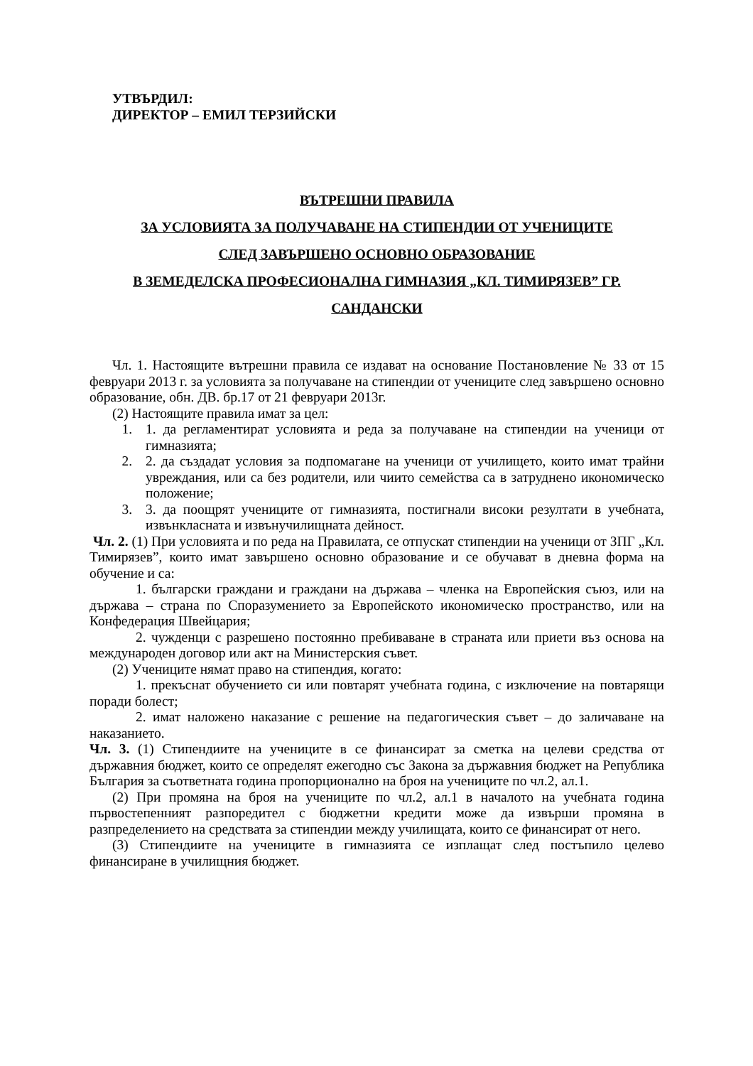УТВЪРДИЛ:
ДИРЕКТОР – ЕМИЛ ТЕРЗИЙСКИ
ВЪТРЕШНИ ПРАВИЛА
ЗА УСЛОВИЯТА ЗА ПОЛУЧАВАНЕ НА СТИПЕНДИИ ОТ УЧЕНИЦИТЕ
СЛЕД ЗАВЪРШЕНО ОСНОВНО ОБРАЗОВАНИЕ
В ЗЕМЕДЕЛСКА ПРОФЕСИОНАЛНА ГИМНАЗИЯ „КЛ. ТИМИРЯЗЕВ” ГР. САНДАНСКИ
Чл. 1. Настоящите вътрешни правила се издават на основание Постановление № 33 от 15 февруари 2013 г. за условията за получаване на стипендии от учениците след завършено основно образование, обн. ДВ. бр.17 от 21 февруари 2013г.
(2) Настоящите правила имат за цел:
1. 1. да регламентират условията и реда за получаване на стипендии на ученици от гимназията;
2. 2. да създадат условия за подпомагане на ученици от училището, които имат трайни увреждания, или са без родители, или чиито семейства са в затруднено икономическо положение;
3. 3. да поощрят учениците от гимназията, постигнали високи резултати в учебната, извънкласната и извънучилищната дейност.
Чл. 2. (1) При условията и по реда на Правилата, се отпускат стипендии на ученици от ЗПГ „Кл. Тимирязев”, които имат завършено основно образование и се обучават в дневна форма на обучение и са:
1. български граждани и граждани на държава – членка на Европейския съюз, или на държава – страна по Споразумението за Европейското икономическо пространство, или на Конфедерация Швейцария;
2. чужденци с разрешено постоянно пребиваване в страната или приети въз основа на международен договор или акт на Министерския съвет.
(2) Учениците нямат право на стипендия, когато:
1. прекъснат обучението си или повтарят учебната година, с изключение на повтарящи поради болест;
2. имат наложено наказание с решение на педагогическия съвет – до заличаване на наказанието.
Чл. 3. (1) Стипендиите на учениците в се финансират за сметка на целеви средства от държавния бюджет, които се определят ежегодно със Закона за държавния бюджет на Република България за съответната година пропорционално на броя на учениците по чл.2, ал.1.
(2) При промяна на броя на учениците по чл.2, ал.1 в началото на учебната година първостепенният разпоредител с бюджетни кредити може да извърши промяна в разпределението на средствата за стипендии между училищата, които се финансират от него.
(3) Стипендиите на учениците в гимназията се изплащат след постъпило целево финансиране в училищния бюджет.